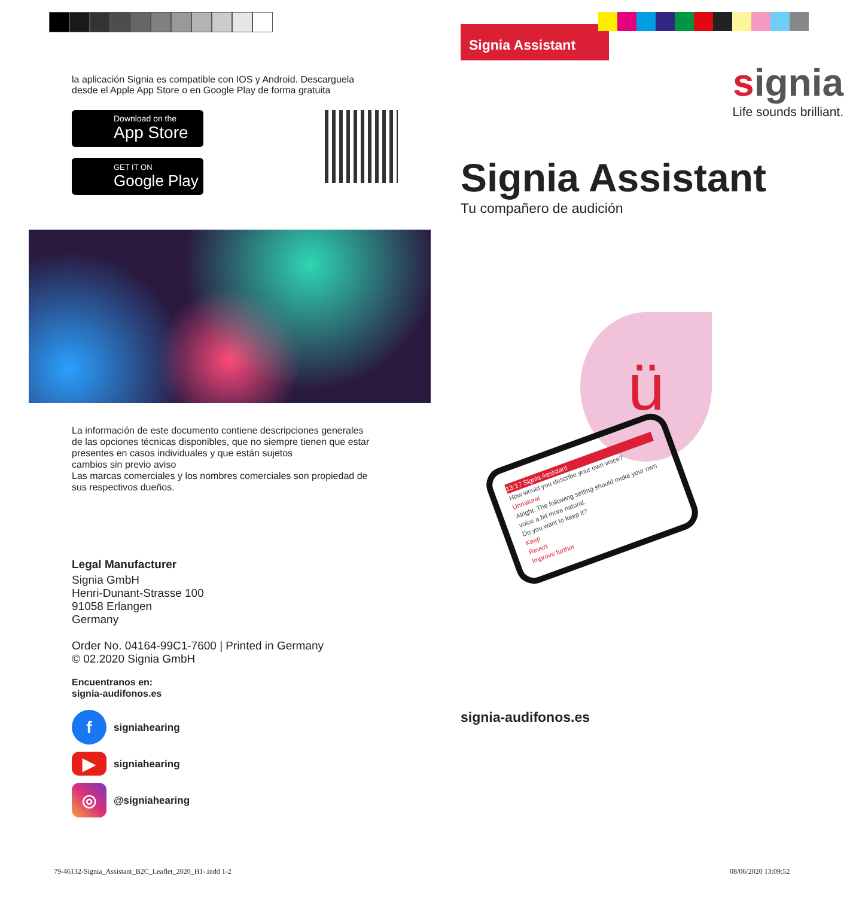la aplicación Signia es compatible con IOS y Android. Descarguela
desde el Apple App Store o en Google Play de forma gratuita
Download on the
App Store
GET IT ON
Google Play
La información de este documento contiene descripciones generales
de las opciones técnicas disponibles, que no siempre tienen que estar
presentes en casos individuales y que están sujetos
cambios sin previo aviso
Las marcas comerciales y los nombres comerciales son propiedad de
sus respectivos dueños.
Legal Manufacturer
Signia GmbH
Henri-Dunant-Strasse 100
91058 Erlangen
Germany
Order No. 04164-99C1-7600 | Printed in Germany
© 02.2020 Signia GmbH
Encuentranos en:
signia-audifonos.es
f
signiahearing
▶
signiahearing
◎
@signiahearing
Signia Assistant
signia
Life sounds brilliant.
Signia Assistant
Tu compañero de audición
ü
13:17 Signia Assistant
How would you describe your own voice?
Unnatural
Alright. The following setting should make your own voice a bit more natural.
Do you want to keep it?
Keep
Revert
Improve further
signia-audifonos.es
79-46132-Signia_Assistant_B2C_Leaflet_2020_H1-.indd 1-2
08/06/2020 13:09:52